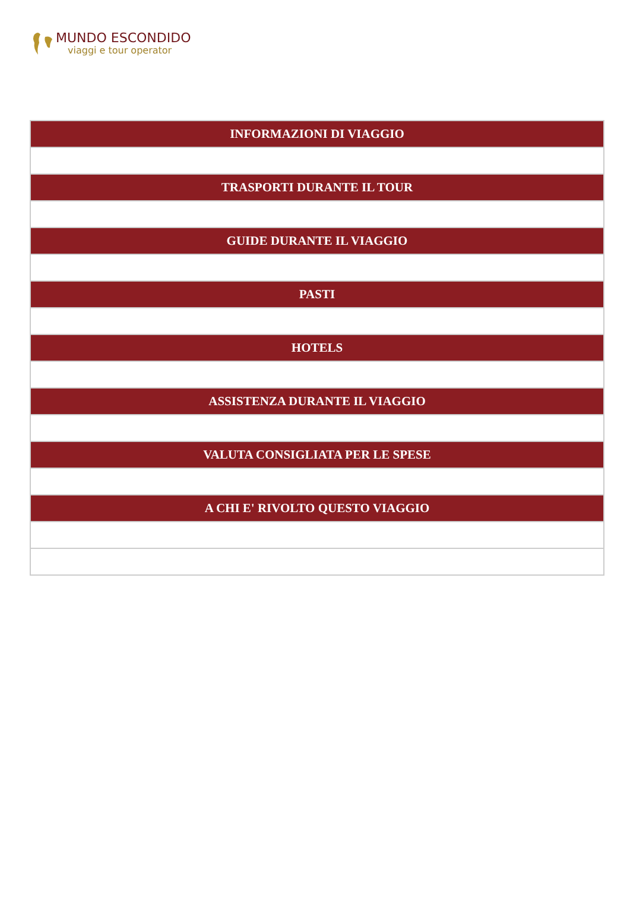MUNDO ESCONDIDO
viaggi e tour operator
| INFORMAZIONI DI VIAGGIO |
| --- |
| TRASPORTI DURANTE IL TOUR |
| GUIDE DURANTE IL VIAGGIO |
| PASTI |
| HOTELS |
| ASSISTENZA DURANTE IL VIAGGIO |
| VALUTA CONSIGLIATA PER LE SPESE |
| A CHI E' RIVOLTO QUESTO VIAGGIO |